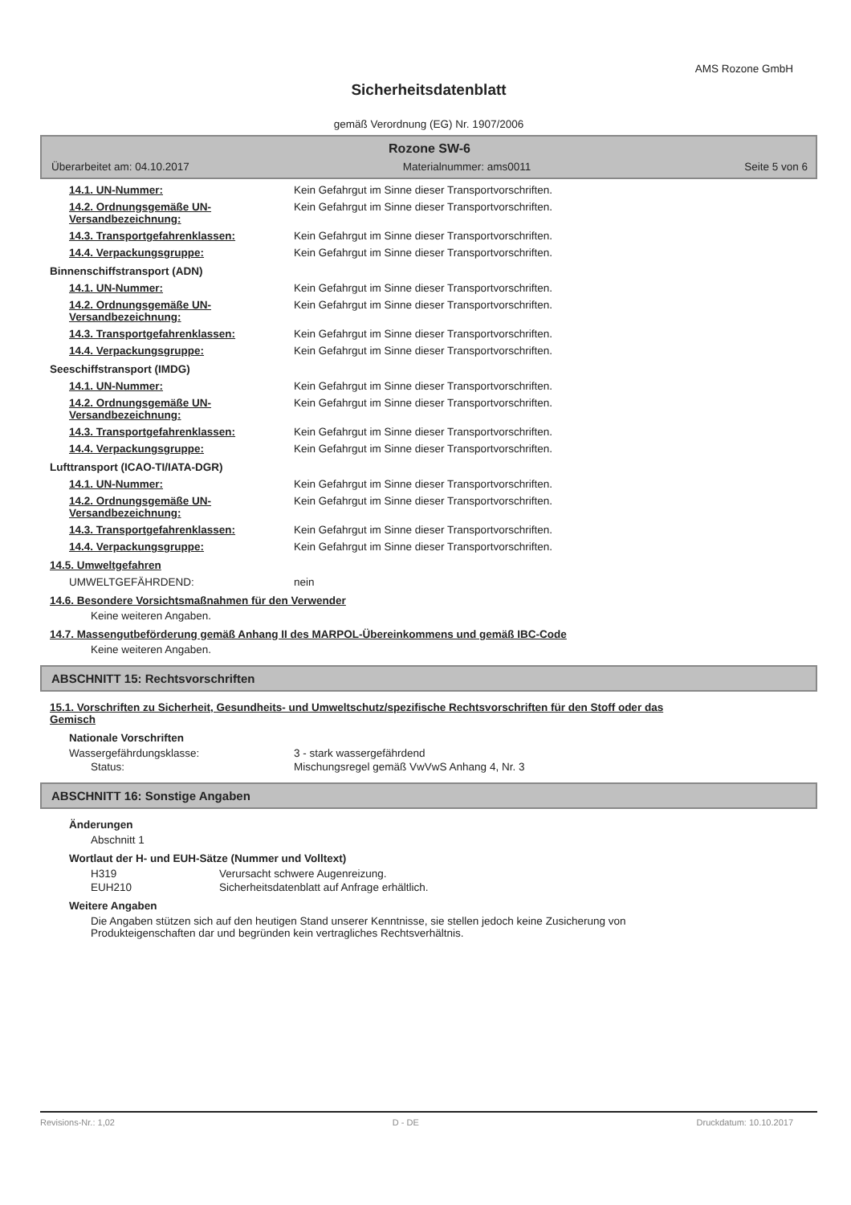AMS Rozone GmbH
Sicherheitsdatenblatt
gemäß Verordnung (EG) Nr. 1907/2006
Rozone SW-6
Überarbeitet am: 04.10.2017 Materialnummer: ams0011 Seite 5 von 6
14.1. UN-Nummer: Kein Gefahrgut im Sinne dieser Transportvorschriften.
14.2. Ordnungsgemäße UN-Versandbezeichnung:
Kein Gefahrgut im Sinne dieser Transportvorschriften.
14.3. Transportgefahrenklassen: Kein Gefahrgut im Sinne dieser Transportvorschriften.
14.4. Verpackungsgruppe: Kein Gefahrgut im Sinne dieser Transportvorschriften.
Binnenschiffstransport (ADN)
14.1. UN-Nummer: Kein Gefahrgut im Sinne dieser Transportvorschriften.
14.2. Ordnungsgemäße UN-Versandbezeichnung:
Kein Gefahrgut im Sinne dieser Transportvorschriften.
14.3. Transportgefahrenklassen: Kein Gefahrgut im Sinne dieser Transportvorschriften.
14.4. Verpackungsgruppe: Kein Gefahrgut im Sinne dieser Transportvorschriften.
Seeschiffstransport (IMDG)
14.1. UN-Nummer: Kein Gefahrgut im Sinne dieser Transportvorschriften.
14.2. Ordnungsgemäße UN-Versandbezeichnung:
Kein Gefahrgut im Sinne dieser Transportvorschriften.
14.3. Transportgefahrenklassen: Kein Gefahrgut im Sinne dieser Transportvorschriften.
14.4. Verpackungsgruppe: Kein Gefahrgut im Sinne dieser Transportvorschriften.
Lufttransport (ICAO-TI/IATA-DGR)
14.1. UN-Nummer: Kein Gefahrgut im Sinne dieser Transportvorschriften.
14.2. Ordnungsgemäße UN-Versandbezeichnung:
Kein Gefahrgut im Sinne dieser Transportvorschriften.
14.3. Transportgefahrenklassen: Kein Gefahrgut im Sinne dieser Transportvorschriften.
14.4. Verpackungsgruppe: Kein Gefahrgut im Sinne dieser Transportvorschriften.
14.5. Umweltgefahren
UMWELTGEFÄHRDEND: nein
14.6. Besondere Vorsichtsmaßnahmen für den Verwender
Keine weiteren Angaben.
14.7. Massengutbeförderung gemäß Anhang II des MARPOL-Übereinkommens und gemäß IBC-Code
Keine weiteren Angaben.
ABSCHNITT 15: Rechtsvorschriften
15.1. Vorschriften zu Sicherheit, Gesundheits- und Umweltschutz/spezifische Rechtsvorschriften für den Stoff oder das Gemisch
Nationale Vorschriften
Wassergefährdungsklasse: 3 - stark wassergefährdend
Status: Mischungsregel gemäß VwVwS Anhang 4, Nr. 3
ABSCHNITT 16: Sonstige Angaben
Änderungen
Abschnitt 1
Wortlaut der H- und EUH-Sätze (Nummer und Volltext)
H319 Verursacht schwere Augenreizung.
EUH210 Sicherheitsdatenblatt auf Anfrage erhältlich.
Weitere Angaben
Die Angaben stützen sich auf den heutigen Stand unserer Kenntnisse, sie stellen jedoch keine Zusicherung von Produkteigenschaften dar und begründen kein vertragliches Rechtsverhältnis.
Revisions-Nr.: 1,02 D - DE Druckdatum: 10.10.2017